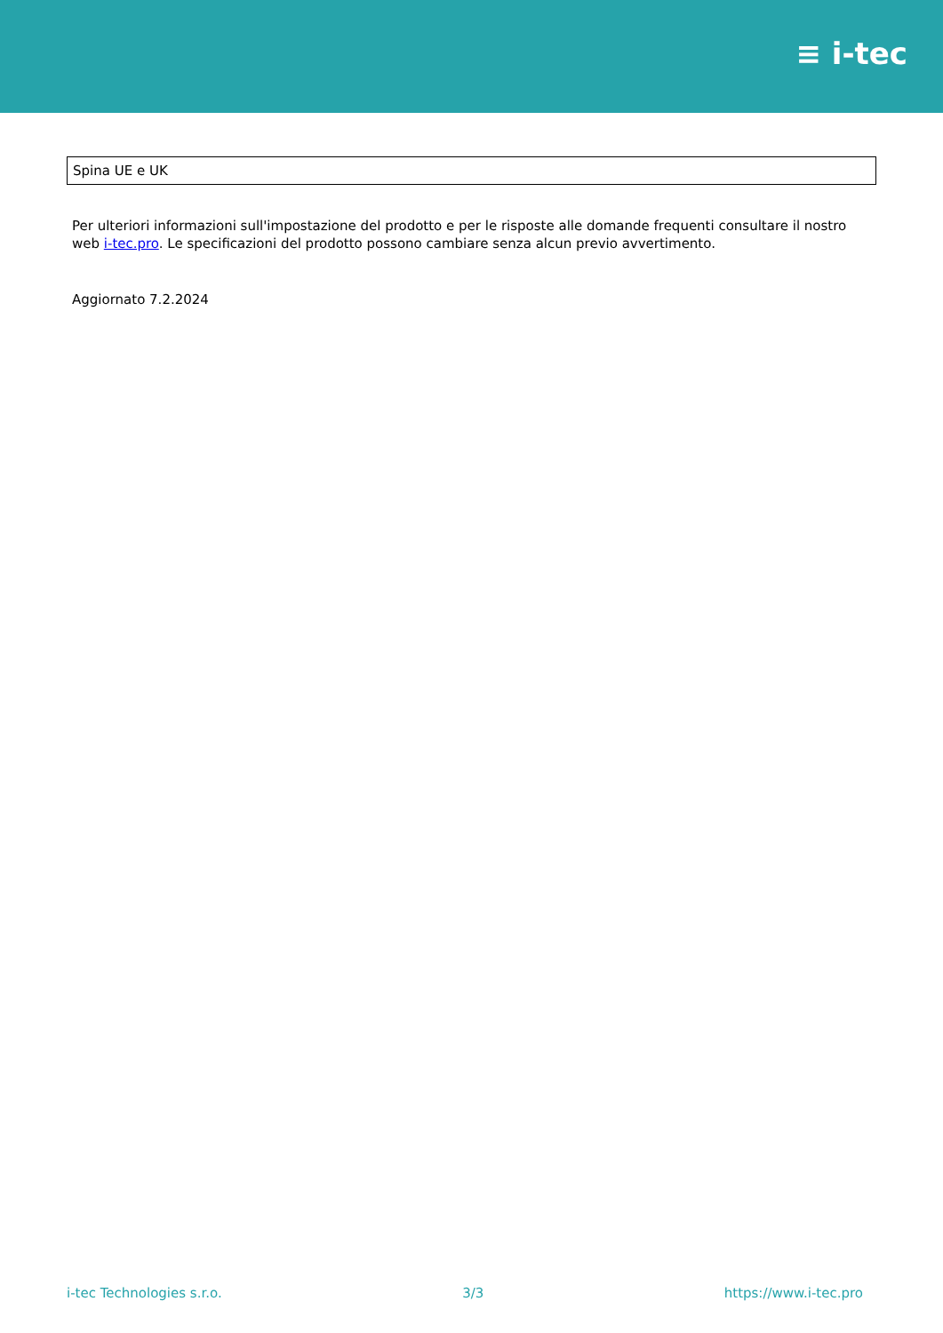≡ i-tec
| Spina UE e UK |
Per ulteriori informazioni sull'impostazione del prodotto e per le risposte alle domande frequenti consultare il nostro web i-tec.pro. Le specificazioni del prodotto possono cambiare senza alcun previo avvertimento.
Aggiornato 7.2.2024
i-tec Technologies s.r.o. 3/3 https://www.i-tec.pro